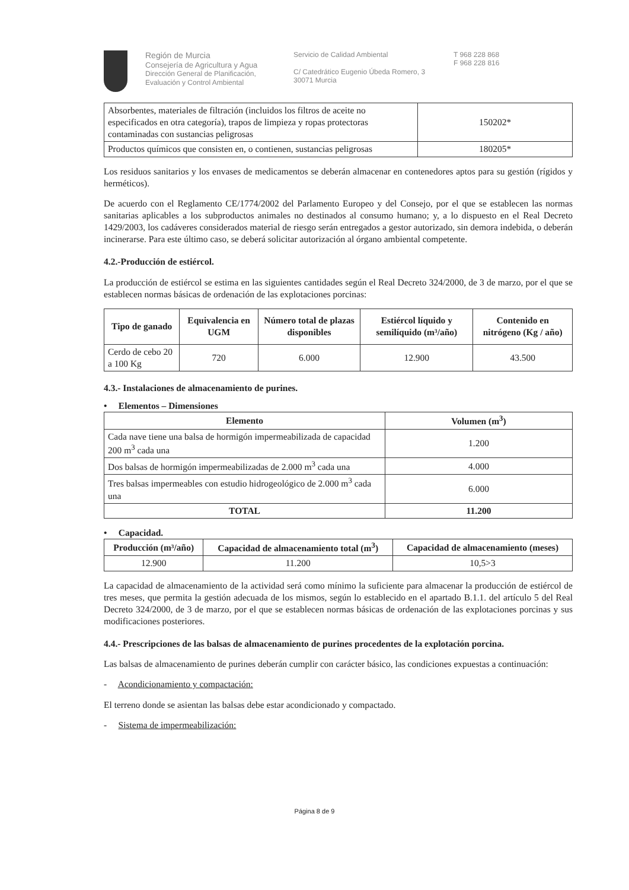Región de Murcia
Consejería de Agricultura y Agua
Dirección General de Planificación,
Evaluación y Control Ambiental
Servicio de Calidad Ambiental
C/ Catedrático Eugenio Úbeda Romero, 3
30071 Murcia
T 968 228 868
F 968 228 816
| Absorbentes, materiales de filtración (incluidos los filtros de aceite no especificados en otra categoría), trapos de limpieza y ropas protectoras contaminadas con sustancias peligrosas | 150202* |
| Productos químicos que consisten en, o contienen, sustancias peligrosas | 180205* |
Los residuos sanitarios y los envases de medicamentos se deberán almacenar en contenedores aptos para su gestión (rígidos y herméticos).
De acuerdo con el Reglamento CE/1774/2002 del Parlamento Europeo y del Consejo, por el que se establecen las normas sanitarias aplicables a los subproductos animales no destinados al consumo humano; y, a lo dispuesto en el Real Decreto 1429/2003, los cadáveres considerados material de riesgo serán entregados a gestor autorizado, sin demora indebida, o deberán incinerarse. Para este último caso, se deberá solicitar autorización al órgano ambiental competente.
4.2.-Producción de estiércol.
La producción de estiércol se estima en las siguientes cantidades según el Real Decreto 324/2000, de 3 de marzo, por el que se establecen normas básicas de ordenación de las explotaciones porcinas:
| Tipo de ganado | Equivalencia en UGM | Número total de plazas disponibles | Estiércol líquido y semilíquido (m³/año) | Contenido en nitrógeno (Kg / año) |
| --- | --- | --- | --- | --- |
| Cerdo de cebo 20 a 100 Kg | 720 | 6.000 | 12.900 | 43.500 |
4.3.- Instalaciones de almacenamiento de purines.
• Elementos – Dimensiones
| Elemento | Volumen (m<sup>3</sup>) |
| --- | --- |
| Cada nave tiene una balsa de hormigón impermeabilizada de capacidad 200 m<sup>3</sup> cada una | 1.200 |
| Dos balsas de hormigón impermeabilizadas de 2.000 m<sup>3</sup> cada una | 4.000 |
| Tres balsas impermeables con estudio hidrogeológico de 2.000 m<sup>3</sup> cada una | 6.000 |
| TOTAL | 11.200 |
• Capacidad.
| Producción (m³/año) | Capacidad de almacenamiento total (m<sup>3</sup>) | Capacidad de almacenamiento (meses) |
| --- | --- | --- |
| 12.900 | 11.200 | 10,5>3 |
La capacidad de almacenamiento de la actividad será como mínimo la suficiente para almacenar la producción de estiércol de tres meses, que permita la gestión adecuada de los mismos, según lo establecido en el apartado B.1.1. del artículo 5 del Real Decreto 324/2000, de 3 de marzo, por el que se establecen normas básicas de ordenación de las explotaciones porcinas y sus modificaciones posteriores.
4.4.- Prescripciones de las balsas de almacenamiento de purines procedentes de la explotación porcina.
Las balsas de almacenamiento de purines deberán cumplir con carácter básico, las condiciones expuestas a continuación:
- Acondicionamiento y compactación:
El terreno donde se asientan las balsas debe estar acondicionado y compactado.
- Sistema de impermeabilización:
Página 8 de 9